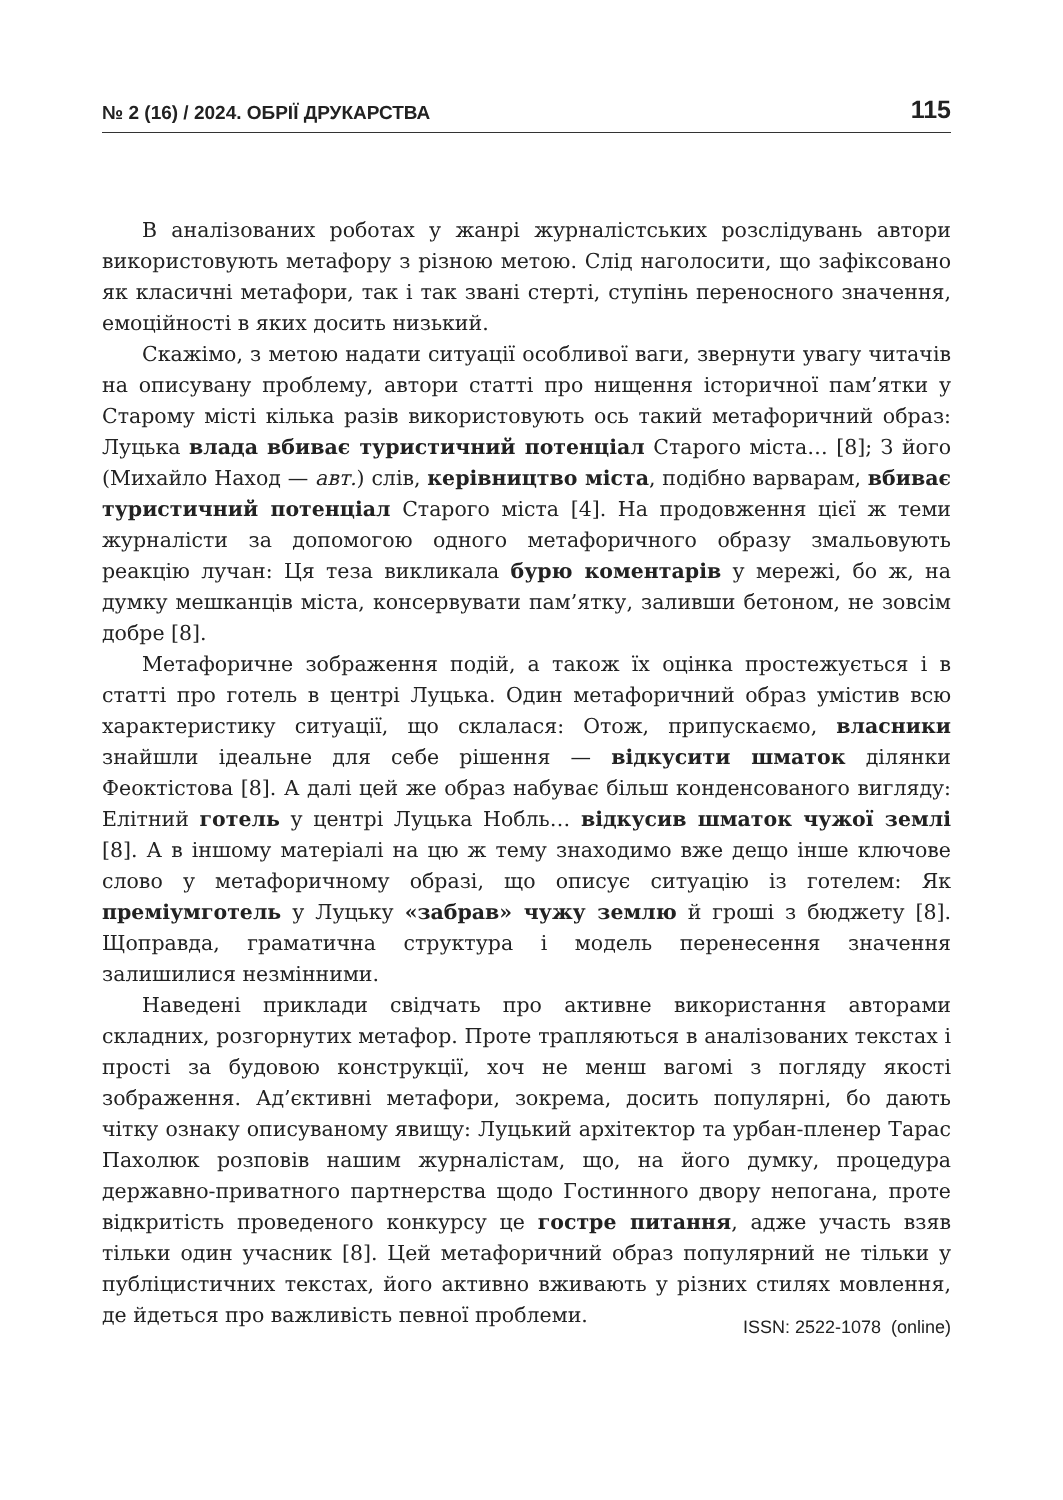№ 2 (16) / 2024. ОБРІЇ ДРУКАРСТВА 115
В аналізованих роботах у жанрі журналістських розслідувань автори використовують метафору з різною метою. Слід наголосити, що зафіксовано як класичні метафори, так і так звані стерті, ступінь переносного значення, емоційності в яких досить низький.
Скажімо, з метою надати ситуації особливої ваги, звернути увагу читачів на описувану проблему, автори статті про нищення історичної пам’ятки у Старому місті кілька разів використовують ось такий метафоричний образ: Луцька влада вбиває туристичний потенціал Старого міста… [8]; З його (Михайло Наход — авт.) слів, керівництво міста, подібно варварам, вбиває туристичний потенціал Старого міста [4]. На продовження цієї ж теми журналісти за допомогою одного метафоричного образу змальовують реакцію лучан: Ця теза викликала бурю коментарів у мережі, бо ж, на думку мешканців міста, консервувати пам’ятку, заливши бетоном, не зовсім добре [8].
Метафоричне зображення подій, а також їх оцінка простежується і в статті про готель в центрі Луцька. Один метафоричний образ умістив всю характеристику ситуації, що склалася: Отож, припускаємо, власники знайшли ідеальне для себе рішення — відкусити шматок ділянки Феоктістова [8]. А далі цей же образ набуває більш конденсованого вигляду: Елітний готель у центрі Луцька Нобль… відкусив шматок чужої землі [8]. А в іншому матеріалі на цю ж тему знаходимо вже дещо інше ключове слово у метафоричному образі, що описує ситуацію із готелем: Як преміумготель у Луцьку «забрав» чужу землю й гроші з бюджету [8]. Щоправда, граматична структура і модель перенесення значення залишилися незмінними.
Наведені приклади свідчать про активне використання авторами складних, розгорнутих метафор. Проте трапляються в аналізованих текстах і прості за будовою конструкції, хоч не менш вагомі з погляду якості зображення. Ад’єктивні метафори, зокрема, досить популярні, бо дають чітку ознаку описуваному явищу: Луцький архітектор та урбан-пленер Тарас Пахолюк розповів нашим журналістам, що, на його думку, процедура державно-приватного партнерства щодо Гостинного двору непогана, проте відкритість проведеного конкурсу це гостре питання, адже участь взяв тільки один учасник [8]. Цей метафоричний образ популярний не тільки у публіцистичних текстах, його активно вживають у різних стилях мовлення, де йдеться про важливість певної проблеми.
ISSN: 2522-1078 (online)